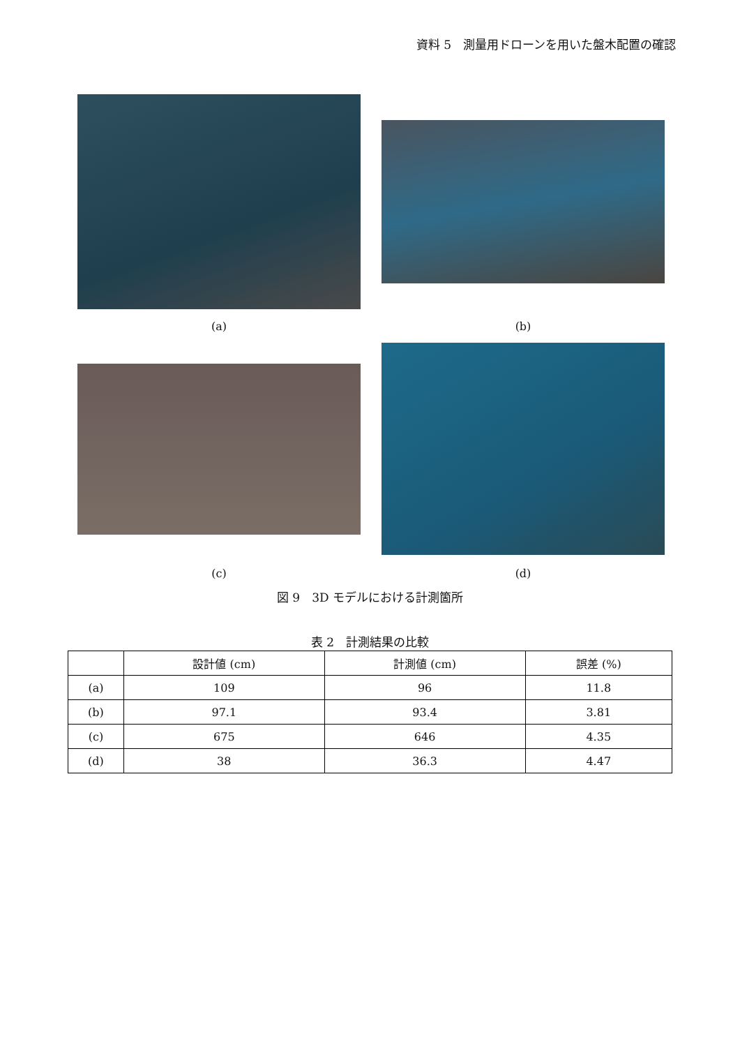資料 5　測量用ドローンを用いた盤木配置の確認
(a) (b)
(c) (d)
図 9　3D モデルにおける計測箇所
表 2　計測結果の比較
| | 設計値 (cm) | 計測値 (cm) | 誤差 (%) |
| --- | --- | --- | --- |
| (a) | 109 | 96 | 11.8 |
| (b) | 97.1 | 93.4 | 3.81 |
| (c) | 675 | 646 | 4.35 |
| (d) | 38 | 36.3 | 4.47 |